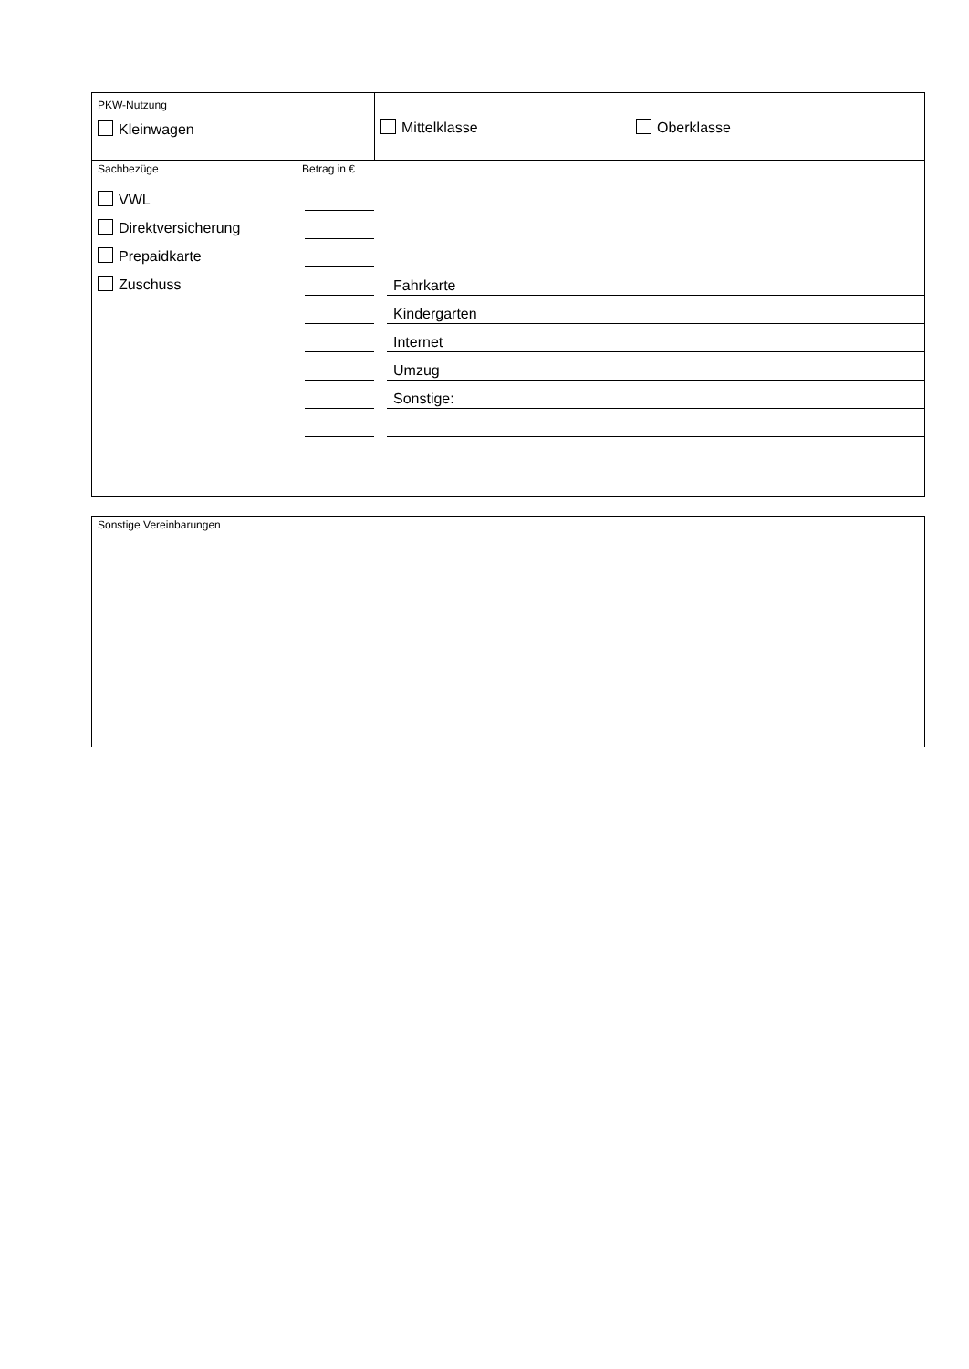PKW-Nutzung
Kleinwagen
Mittelklasse Oberklasse
Sachbezüge Betrag in €
VWL
Direktversicherung
Prepaidkarte
Zuschuss
Fahrkarte
Kindergarten
Internet
Umzug
Sonstige:
Sonstige Vereinbarungen